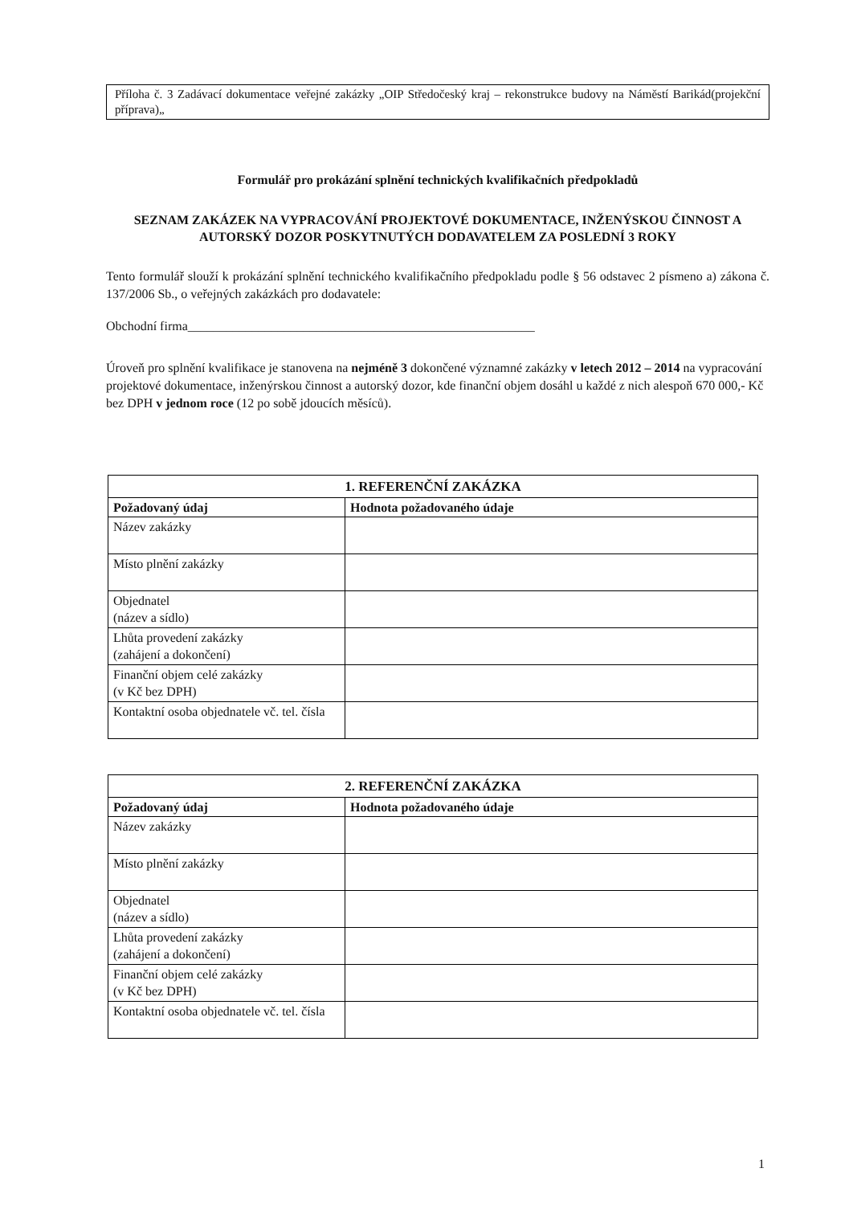Příloha č. 3 Zadávací dokumentace veřejné zakázky „OIP Středočeský kraj – rekonstrukce budovy na Náměstí Barikád(projekční příprava)„
Formulář pro prokázání splnění technických kvalifikačních předpokladů
SEZNAM ZAKÁZEK NA VYPRACOVÁNÍ PROJEKTOVÉ DOKUMENTACE, INŽENÝSKOU ČINNOST A AUTORSKÝ DOZOR POSKYTNUTÝCH DODAVATELEM ZA POSLEDNÍ 3 ROKY
Tento formulář slouží k prokázání splnění technického kvalifikačního předpokladu podle § 56 odstavec 2 písmeno a) zákona č. 137/2006 Sb., o veřejných zakázkách pro dodavatele:
Obchodní firma______________________________________________________
Úroveň pro splnění kvalifikace je stanovena na nejméně 3 dokončené významné zakázky v letech 2012 – 2014 na vypracování projektové dokumentace, inženýrskou činnost a autorský dozor, kde finanční objem dosáhl u každé z nich alespoň 670 000,- Kč bez DPH v jednom roce (12 po sobě jdoucích měsíců).
| 1. REFERENČNÍ ZAKÁZKA | |
| --- | --- |
| Požadovaný údaj | Hodnota požadovaného údaje |
| Název zakázky | |
| Místo plnění zakázky | |
| Objednatel (název a sídlo) | |
| Lhůta provedení zakázky (zahájení a dokončení) | |
| Finanční objem celé zakázky (v Kč bez DPH) | |
| Kontaktní osoba objednatele vč. tel. čísla | |
| 2. REFERENČNÍ ZAKÁZKA | |
| --- | --- |
| Požadovaný údaj | Hodnota požadovaného údaje |
| Název zakázky | |
| Místo plnění zakázky | |
| Objednatel (název a sídlo) | |
| Lhůta provedení zakázky (zahájení a dokončení) | |
| Finanční objem celé zakázky (v Kč bez DPH) | |
| Kontaktní osoba objednatele vč. tel. čísla | |
1